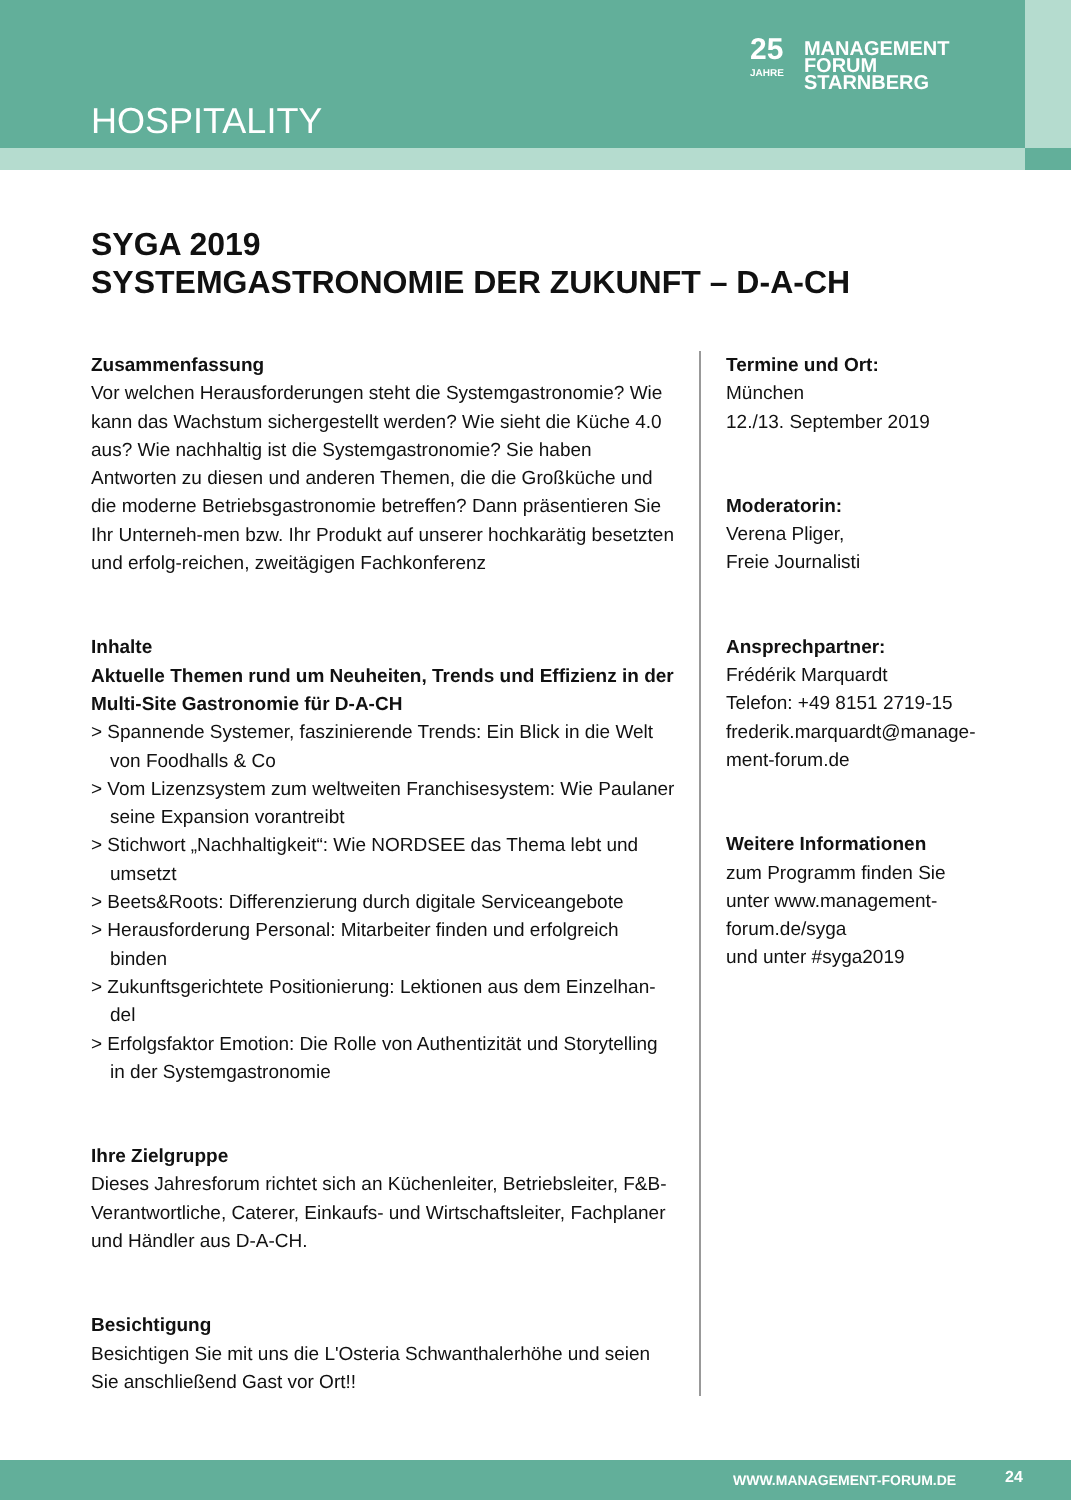HOSPITALITY
25
JAHRE MANAGEMENT
FORUM
STARNBERG
SYGA 2019
SYSTEMGASTRONOMIE DER ZUKUNFT – D-A-CH
Zusammenfassung
Vor welchen Herausforderungen steht die Systemgastronomie? Wie kann das Wachstum sichergestellt werden? Wie sieht die Küche 4.0 aus? Wie nachhaltig ist die Systemgastronomie? Sie haben Antworten zu diesen und anderen Themen, die die Großküche und die moderne Betriebsgastronomie betreffen? Dann präsentieren Sie Ihr Unterneh-men bzw. Ihr Produkt auf unserer hochkarätig besetzten und erfolg-reichen, zweitägigen Fachkonferenz
Inhalte
Aktuelle Themen rund um Neuheiten, Trends und Effizienz in der Multi-Site Gastronomie für D-A-CH
> Spannende Systemer, faszinierende Trends: Ein Blick in die Welt von Foodhalls & Co
> Vom Lizenzsystem zum weltweiten Franchisesystem: Wie Paulaner seine Expansion vorantreibt
> Stichwort „Nachhaltigkeit“: Wie NORDSEE das Thema lebt und umsetzt
> Beets&Roots: Differenzierung durch digitale Serviceangebote
> Herausforderung Personal: Mitarbeiter finden und erfolgreich binden
> Zukunftsgerichtete Positionierung: Lektionen aus dem Einzelhan-del
> Erfolgsfaktor Emotion: Die Rolle von Authentizität und Storytelling in der Systemgastronomie
Ihre Zielgruppe
Dieses Jahresforum richtet sich an Küchenleiter, Betriebsleiter, F&B-Verantwortliche, Caterer, Einkaufs- und Wirtschaftsleiter, Fachplaner und Händler aus D-A-CH.
Besichtigung
Besichtigen Sie mit uns die L'Osteria Schwanthalerhöhe und seien Sie anschließend Gast vor Ort!!
Termine und Ort:
München
12./13. September 2019
Moderatorin:
Verena Pliger,
Freie Journalisti
Ansprechpartner:
Frédérik Marquardt
Telefon: +49 8151 2719-15
frederik.marquardt@manage-ment-forum.de
Weitere Informationen
zum Programm finden Sie unter www.management-forum.de/syga
und unter #syga2019
WWW.MANAGEMENT-FORUM.DE 24